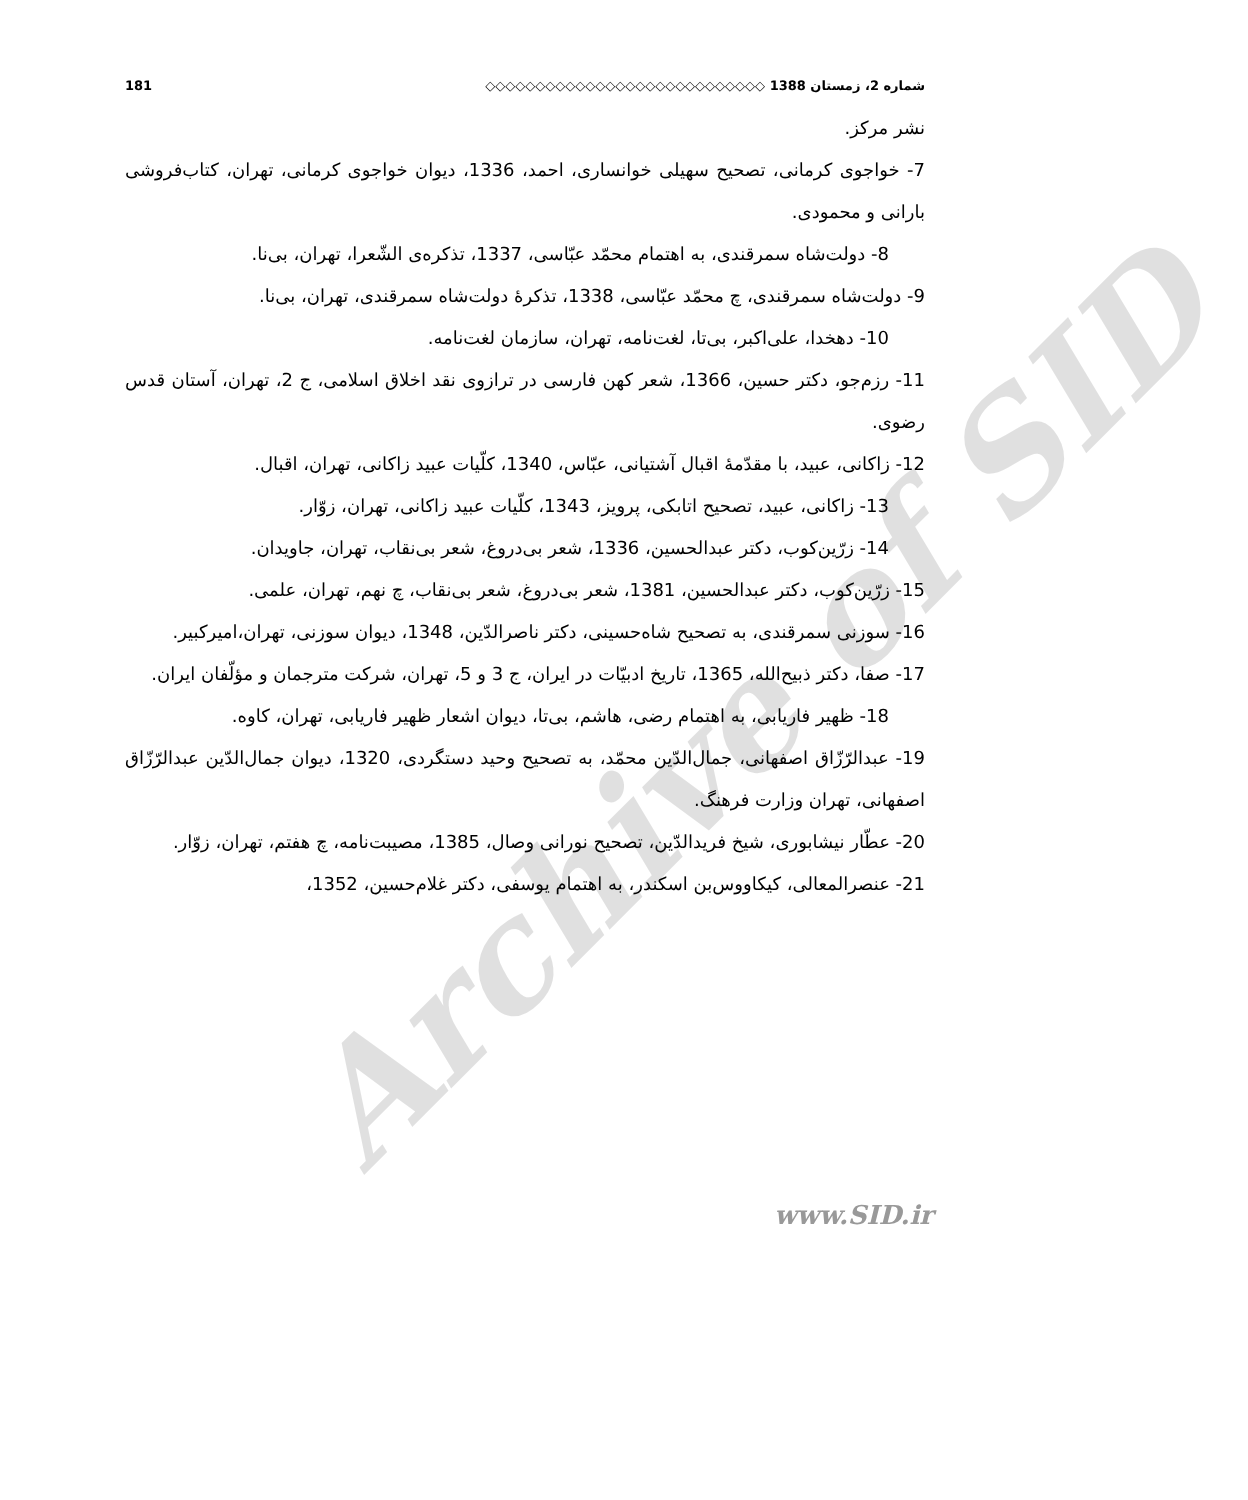Archive of SID
شماره 2، زمستان 1388 ◇◇◇◇◇◇◇◇◇◇◇◇◇◇◇◇◇◇◇◇◇◇◇◇◇◇◇◇ 181
نشر مرکز.
7- خواجوی کرمانی، تصحیح سهیلی خوانساری، احمد، 1336، دیوان خواجوی کرمانی، تهران، کتاب‌فروشی بارانی و محمودی.
8- دولت‌شاه سمرقندی، به اهتمام محمّد عبّاسی، 1337، تذکره‌ی الشّعرا، تهران، بی‌نا.
9- دولت‌شاه سمرقندی، چ محمّد عبّاسی، 1338، تذکرۀ دولت‌شاه سمرقندی، تهران، بی‌نا.
10- دهخدا، علی‌اکبر، بی‌تا، لغت‌نامه، تهران، سازمان لغت‌نامه.
11- رزم‌جو، دکتر حسین، 1366، شعر کهن فارسی در ترازوی نقد اخلاق اسلامی، ج 2، تهران، آستان قدس رضوی.
12- زاکانی، عبید، با مقدّمۀ اقبال آشتیانی، عبّاس، 1340، کلّیات عبید زاکانی، تهران، اقبال.
13- زاکانی، عبید، تصحیح اتابکی، پرویز، 1343، کلّیات عبید زاکانی، تهران، زوّار.
14- زرّین‌کوب، دکتر عبدالحسین، 1336، شعر بی‌دروغ، شعر بی‌نقاب، تهران، جاویدان.
15- زرّین‌کوب، دکتر عبدالحسین، 1381، شعر بی‌دروغ، شعر بی‌نقاب، چ نهم، تهران، علمی.
16- سوزنی سمرقندی، به تصحیح شاه‌حسینی، دکتر ناصرالدّین، 1348، دیوان سوزنی، تهران،امیرکبیر.
17- صفا، دکتر ذبیح‌الله، 1365، تاریخ ادبیّات در ایران، ج 3 و 5، تهران، شرکت مترجمان و مؤلّفان ایران.
18- ظهیر فاریابی، به اهتمام رضی، هاشم، بی‌تا، دیوان اشعار ظهیر فاریابی، تهران، کاوه.
19- عبدالرّزّاق اصفهانی، جمال‌الدّین محمّد، به تصحیح وحید دستگردی، 1320، دیوان جمال‌الدّین عبدالرّزّاق اصفهانی، تهران وزارت فرهنگ.
20- عطّار نیشابوری، شیخ فریدالدّین، تصحیح نورانی وصال، 1385، مصیبت‌نامه، چ هفتم، تهران، زوّار.
21- عنصرالمعالی، کیکاووس‌بن اسکندر، به اهتمام یوسفی، دکتر غلام‌حسین، 1352،
www.SID.ir